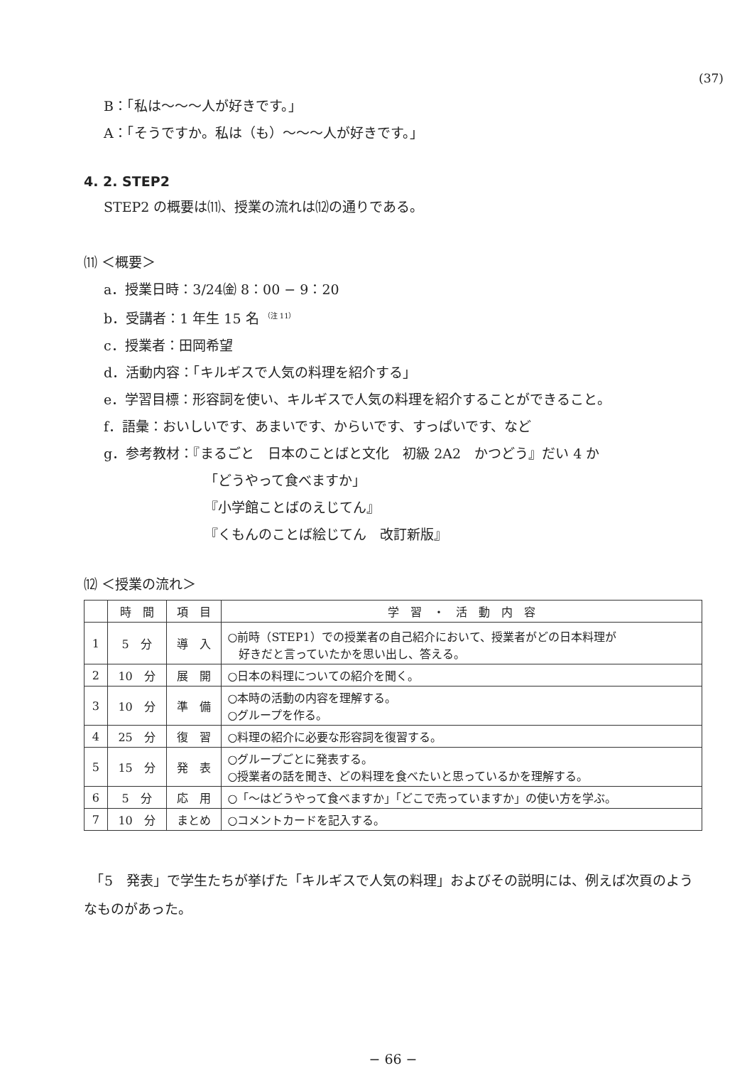(37)
B：「私は〜〜〜人が好きです。」
A：「そうですか。私は（も）〜〜〜人が好きです。」
4. 2. STEP2
STEP2 の概要は⑾、授業の流れは⑿の通りである。
⑾ ＜概要＞
a．授業日時：3/24㈮ 8：00 − 9：20
b．受講者：1 年生 15 名 <sup>（注 11）</sup>
c．授業者：田岡希望
d．活動内容：「キルギスで人気の料理を紹介する」
e．学習目標：形容詞を使い、キルギスで人気の料理を紹介することができること。
f．語彙：おいしいです、あまいです、からいです、すっぱいです、など
g．参考教材：『まるごと　日本のことばと文化　初級 2A2　かつどう』だい 4 か
「どうやって食べますか」
『小学館ことばのえじてん』
『くもんのことば絵じてん　改訂新版』
⑿ ＜授業の流れ＞
| | 時 間 | 項 目 | 学 習 ・ 活 動 内 容 |
| --- | --- | --- | --- |
| 1 | 5 分 | 導 入 | ○前時（STEP1）での授業者の自己紹介において、授業者がどの日本料理が 好きだと言っていたかを思い出し、答える。 |
| 2 | 10 分 | 展 開 | ○日本の料理についての紹介を聞く。 |
| 3 | 10 分 | 準 備 | ○本時の活動の内容を理解する。 ○グループを作る。 |
| 4 | 25 分 | 復 習 | ○料理の紹介に必要な形容詞を復習する。 |
| 5 | 15 分 | 発 表 | ○グループごとに発表する。 ○授業者の話を聞き、どの料理を食べたいと思っているかを理解する。 |
| 6 | 5 分 | 応 用 | ○「〜はどうやって食べますか」「どこで売っていますか」の使い方を学ぶ。 |
| 7 | 10 分 | まとめ | ○コメントカードを記入する。 |
　「5　発表」で学生たちが挙げた「キルギスで人気の料理」およびその説明には、例えば次頁のようなものがあった。
− 66 −